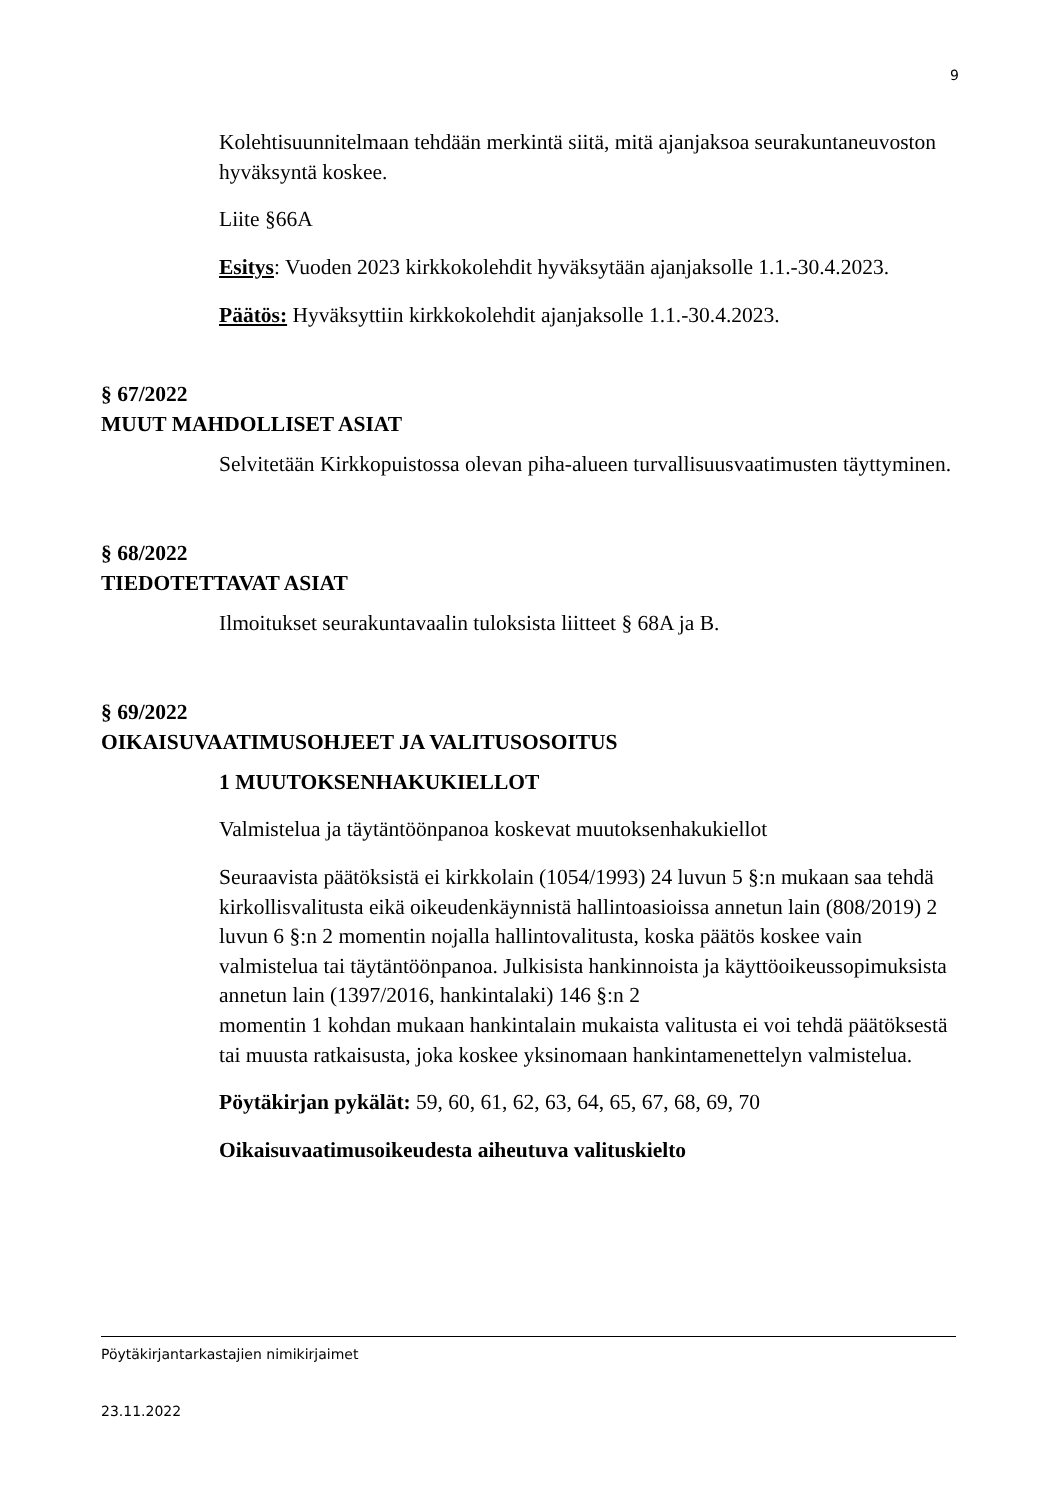9
Kolehtisuunnitelmaan tehdään merkintä siitä, mitä ajanjaksoa seurakuntaneuvoston hyväksyntä koskee.
Liite §66A
Esitys: Vuoden 2023 kirkkokolehdit hyväksytään ajanjaksolle 1.1.-30.4.2023.
Päätös: Hyväksyttiin kirkkokolehdit ajanjaksolle 1.1.-30.4.2023.
§ 67/2022
MUUT MAHDOLLISET ASIAT
Selvitetään Kirkkopuistossa olevan piha-alueen turvallisuusvaatimusten täyttyminen.
§ 68/2022
TIEDOTETTAVAT ASIAT
Ilmoitukset seurakuntavaalin tuloksista liitteet § 68A ja B.
§ 69/2022
OIKAISUVAATIMUSOHJEET JA VALITUSOSOITUS
1 MUUTOKSENHAKUKIELLOT
Valmistelua ja täytäntöönpanoa koskevat muutoksenhakukiellot
Seuraavista päätöksistä ei kirkkolain (1054/1993) 24 luvun 5 §:n mukaan saa tehdä kirkollisvalitusta eikä oikeudenkäynnistä hallintoasioissa annetun lain (808/2019) 2 luvun 6 §:n 2 momentin nojalla hallintovalitusta, koska päätös koskee vain valmistelua tai täytäntöönpanoa. Julkisista hankinnoista ja käyttöoikeussopimuksista annetun lain (1397/2016, hankintalaki) 146 §:n 2
momentin 1 kohdan mukaan hankintalain mukaista valitusta ei voi tehdä päätöksestä tai muusta ratkaisusta, joka koskee yksinomaan hankintamenettelyn valmistelua.
Pöytäkirjan pykälät: 59, 60, 61, 62, 63, 64, 65, 67, 68, 69, 70
Oikaisuvaatimusoikeudesta aiheutuva valituskielto
Pöytäkirjantarkastajien nimikirjaimet
23.11.2022